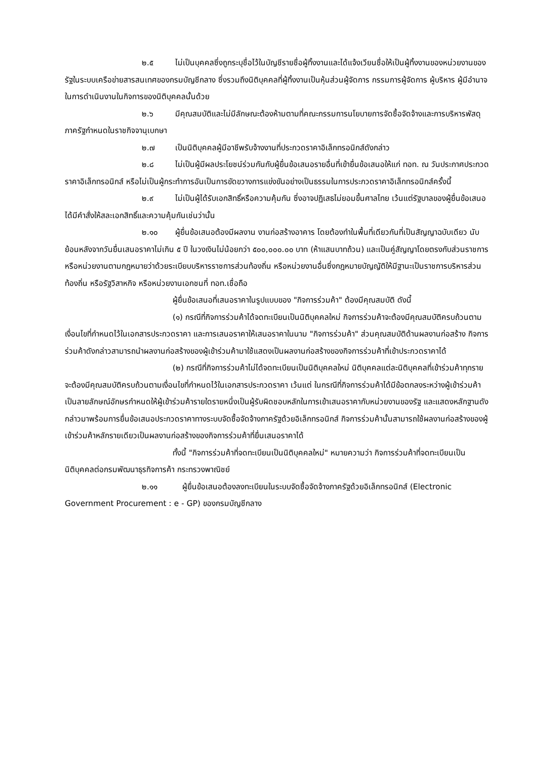๒.๕ ไม่เป็นบุคคลซึ่งถูกระบุชื่อไว้ในบัญชีรายชื่อผู้ทิ้งงานและได้แจ้งเวียนชื่อให้เป็นผู้ทิ้งงานของหน่วยงานของรัฐในระบบเครือข่ายสารสนเทศของกรมบัญชีกลาง ซึ่งรวมถึงนิติบุคคลที่ผู้ทิ้งงานเป็นหุ้นส่วนผู้จัดการ กรรมการผู้จัดการ ผู้บริหาร ผู้มีอำนาจในการดำเนินงานในกิจการของนิติบุคคลนั้นด้วย
๒.๖ มีคุณสมบัติและไม่มีลักษณะต้องห้ามตามที่คณะกรรมการนโยบายการจัดซื้อจัดจ้างและการบริหารพัสดุภาครัฐกำหนดในราชกิจจานุเบกษา
๒.๗ เป็นนิติบุคคลผู้มีอาชีพรับจ้างงานที่ประกวดราคาอิเล็กทรอนิกส์ดังกล่าว
๒.๘ ไม่เป็นผู้มีผลประโยชน์ร่วมกันกับผู้ยื่นข้อเสนอรายอื่นที่เข้ายื่นข้อเสนอให้แก่ ทอท. ณ วันประกาศประกวดราคาอิเล็กทรอนิกส์ หรือไม่เป็นผู้กระทำการอันเป็นการขัดขวางการแข่งขันอย่างเป็นธรรมในการประกวดราคาอิเล็กทรอนิกส์ครั้งนี้
๒.๙ ไม่เป็นผู้ได้รับเอกสิทธิ์หรือความคุ้มกัน ซึ่งอาจปฏิเสธไม่ยอมขึ้นศาลไทย เว้นแต่รัฐบาลของผู้ยื่นข้อเสนอได้มีคำสั่งให้สละเอกสิทธิ์และความคุ้มกันเช่นว่านั้น
๒.๑๐ ผู้ยื่นข้อเสนอต้องมีผลงาน งานก่อสร้างอาคาร โดยต้องทำในพื้นที่เดียวกันที่เป็นสัญญาฉบับเดียว นับย้อนหลังจากวันยื่นเสนอราคาไม่เกิน ๕ ปี ในวงเงินไม่น้อยกว่า ๕๐๐,๐๐๐.๐๐ บาท (ห้าแสนบาทถ้วน) และเป็นคู่สัญญาโดยตรงกับส่วนราชการ หรือหน่วยงานตามกฎหมายว่าด้วยระเบียบบริหารราชการส่วนท้องถิ่น หรือหน่วยงานอื่นซึ่งกฎหมายบัญญัติให้มีฐานะเป็นราชการบริหารส่วนท้องถิ่น หรือรัฐวิสาหกิจ หรือหน่วยงานเอกชนที่ ทอท.เชื่อถือ
ผู้ยื่นข้อเสนอที่เสนอราคาในรูปแบบของ "กิจการร่วมค้า" ต้องมีคุณสมบัติ ดังนี้
(๑) กรณีที่กิจการร่วมค้าได้จดทะเบียนเป็นนิติบุคคลใหม่ กิจการร่วมค้าจะต้องมีคุณสมบัติครบถ้วนตามเงื่อนไขที่กำหนดไว้ในเอกสารประกวดราคา และการเสนอราคาให้เสนอราคาในนาม "กิจการร่วมค้า" ส่วนคุณสมบัติด้านผลงานก่อสร้าง กิจการร่วมค้าดังกล่าวสามารถนำผลงานก่อสร้างของผู้เข้าร่วมค้ามาใช้แสดงเป็นผลงานก่อสร้างของกิจการร่วมค้าที่เข้าประกวดราคาได้
(๒) กรณีที่กิจการร่วมค้าไม่ได้จดทะเบียนเป็นนิติบุคคลใหม่ นิติบุคคลแต่ละนิติบุคคลที่เข้าร่วมค้าทุกรายจะต้องมีคุณสมบัติครบถ้วนตามเงื่อนไขที่กำหนดไว้ในเอกสารประกวดราคา เว้นแต่ ในกรณีที่กิจการร่วมค้าได้มีข้อตกลงระหว่างผู้เข้าร่วมค้าเป็นลายลักษณ์อักษรกำหนดให้ผู้เข้าร่วมค้ารายใดรายหนึ่งเป็นผู้รับผิดชอบหลักในการเข้าเสนอราคากับหน่วยงานของรัฐ และแสดงหลักฐานดังกล่าวมาพร้อมการยื่นข้อเสนอประกวดราคาทางระบบจัดซื้อจัดจ้างภาครัฐด้วยอิเล็กทรอนิกส์ กิจการร่วมค้านั้นสามารถใช้ผลงานก่อสร้างของผู้เข้าร่วมค้าหลักรายเดียวเป็นผลงานก่อสร้างของกิจการร่วมค้าที่ยื่นเสนอราคาได้
ทั้งนี้ "กิจการร่วมค้าที่จดทะเบียนเป็นนิติบุคคลใหม่" หมายความว่า กิจการร่วมค้าที่จดทะเบียนเป็นนิติบุคคลต่อกรมพัฒนาธุรกิจการค้า กระทรวงพาณิชย์
๒.๑๑ ผู้ยื่นข้อเสนอต้องลงทะเบียนในระบบจัดซื้อจัดจ้างภาครัฐด้วยอิเล็กทรอนิกส์ (Electronic Government Procurement : e - GP) ของกรมบัญชีกลาง